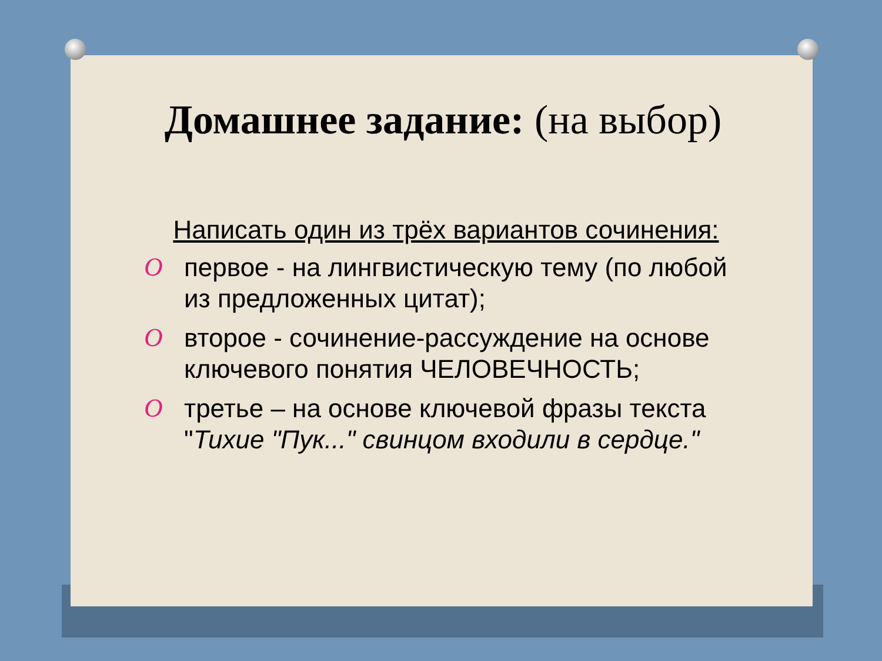Домашнее задание: (на выбор)
Написать один из трёх вариантов сочинения:
Oпервое - на лингвистическую тему (по любой из предложенных цитат);
Oвторое - сочинение-рассуждение на основе ключевого понятия ЧЕЛОВЕЧНОСТЬ;
Oтретье – на основе ключевой фразы текста "Тихие "Пук..." свинцом входили в сердце."